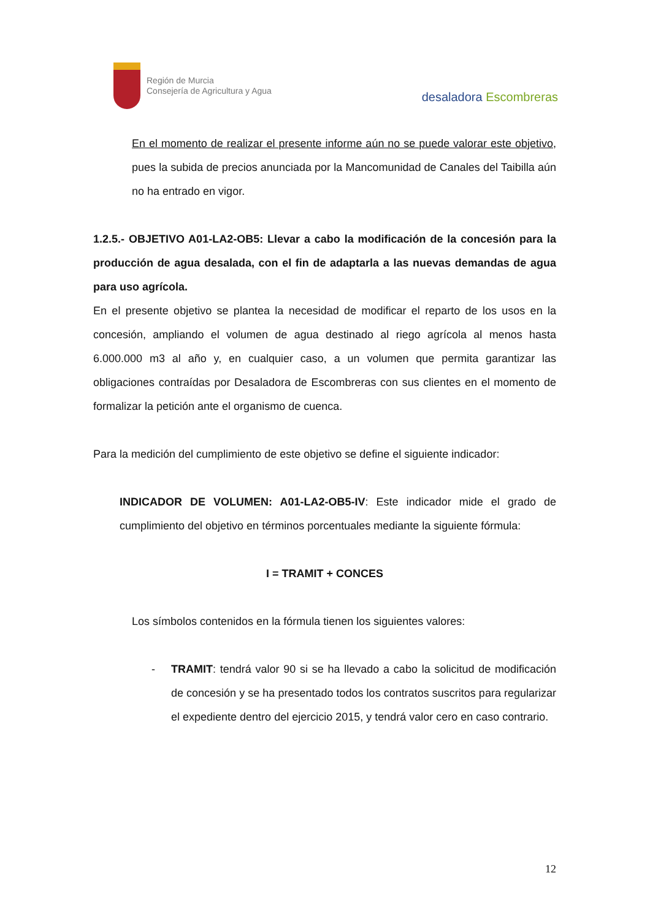Región de Murcia
Consejería de Agricultura y Agua
desaladora Escombreras
En el momento de realizar el presente informe aún no se puede valorar este objetivo, pues la subida de precios anunciada por la Mancomunidad de Canales del Taibilla aún no ha entrado en vigor.
1.2.5.- OBJETIVO A01-LA2-OB5: Llevar a cabo la modificación de la concesión para la producción de agua desalada, con el fin de adaptarla a las nuevas demandas de agua para uso agrícola.
En el presente objetivo se plantea la necesidad de modificar el reparto de los usos en la concesión, ampliando el volumen de agua destinado al riego agrícola al menos hasta 6.000.000 m3 al año y, en cualquier caso, a un volumen que permita garantizar las obligaciones contraídas por Desaladora de Escombreras con sus clientes en el momento de formalizar la petición ante el organismo de cuenca.
Para la medición del cumplimiento de este objetivo se define el siguiente indicador:
INDICADOR DE VOLUMEN: A01-LA2-OB5-IV: Este indicador mide el grado de cumplimiento del objetivo en términos porcentuales mediante la siguiente fórmula:
I = TRAMIT + CONCES
Los símbolos contenidos en la fórmula tienen los siguientes valores:
- TRAMIT: tendrá valor 90 si se ha llevado a cabo la solicitud de modificación de concesión y se ha presentado todos los contratos suscritos para regularizar el expediente dentro del ejercicio 2015, y tendrá valor cero en caso contrario.
12